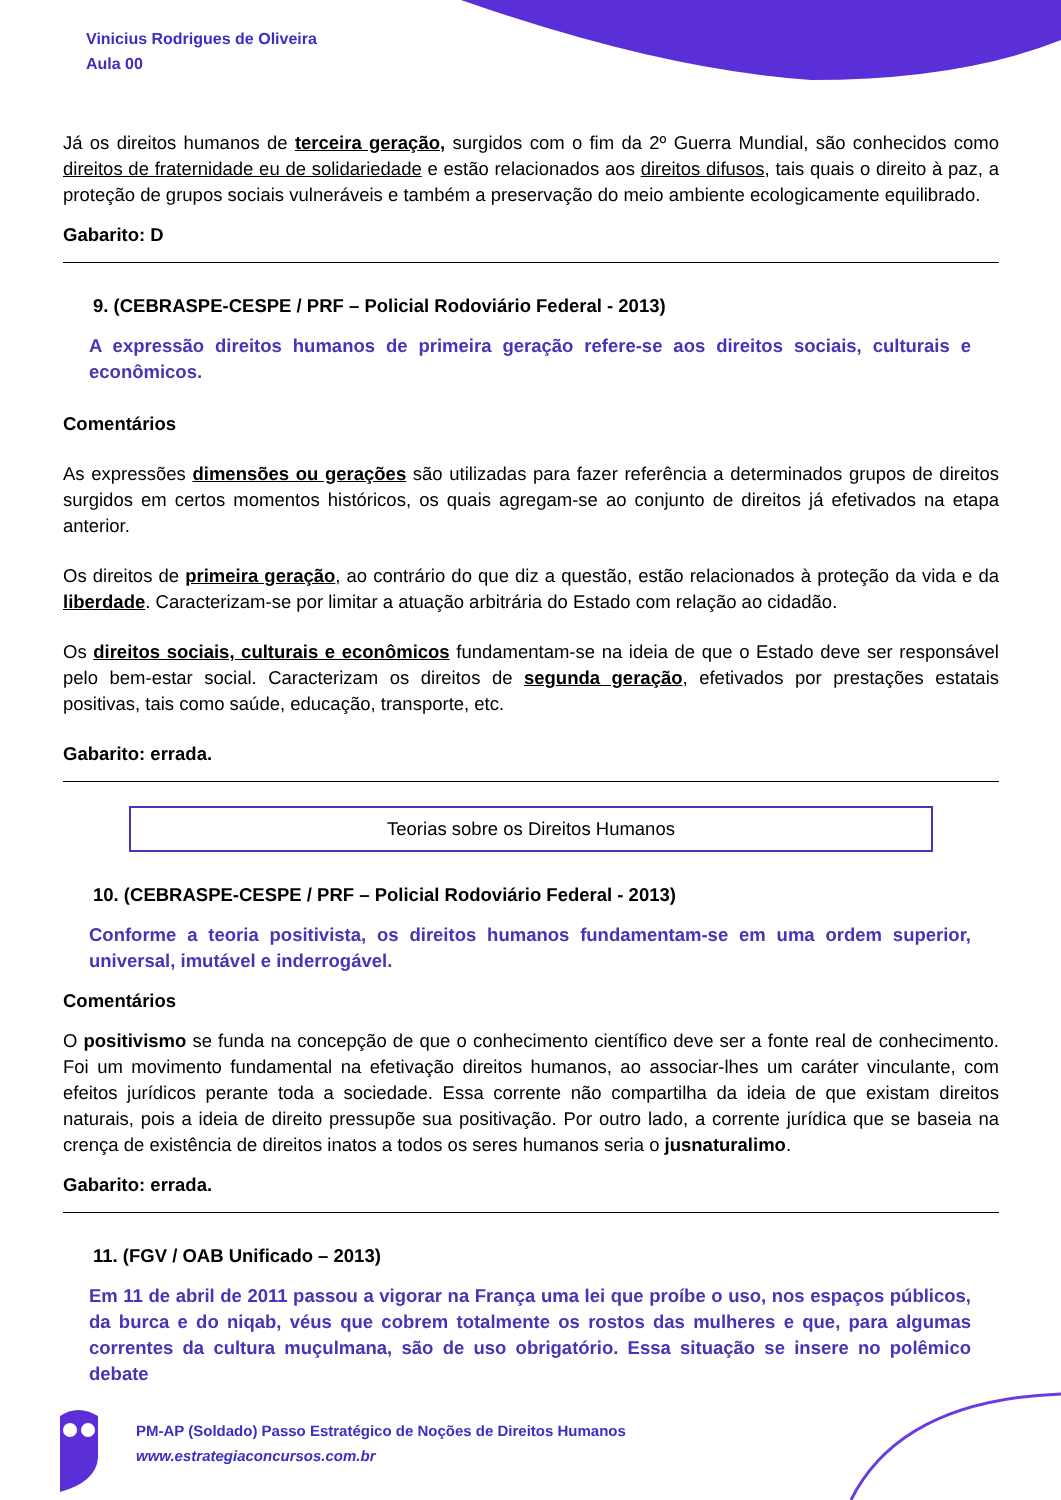Vinicius Rodrigues de Oliveira
Aula 00
Já os direitos humanos de terceira geração, surgidos com o fim da 2º Guerra Mundial, são conhecidos como direitos de fraternidade eu de solidariedade e estão relacionados aos direitos difusos, tais quais o direito à paz, a proteção de grupos sociais vulneráveis e também a preservação do meio ambiente ecologicamente equilibrado.
Gabarito: D
9. (CEBRASPE-CESPE / PRF – Policial Rodoviário Federal - 2013)
A expressão direitos humanos de primeira geração refere-se aos direitos sociais, culturais e econômicos.
Comentários
As expressões dimensões ou gerações são utilizadas para fazer referência a determinados grupos de direitos surgidos em certos momentos históricos, os quais agregam-se ao conjunto de direitos já efetivados na etapa anterior.
Os direitos de primeira geração, ao contrário do que diz a questão, estão relacionados à proteção da vida e da liberdade. Caracterizam-se por limitar a atuação arbitrária do Estado com relação ao cidadão.
Os direitos sociais, culturais e econômicos fundamentam-se na ideia de que o Estado deve ser responsável pelo bem-estar social. Caracterizam os direitos de segunda geração, efetivados por prestações estatais positivas, tais como saúde, educação, transporte, etc.
Gabarito: errada.
Teorias sobre os Direitos Humanos
10. (CEBRASPE-CESPE / PRF – Policial Rodoviário Federal - 2013)
Conforme a teoria positivista, os direitos humanos fundamentam-se em uma ordem superior, universal, imutável e inderrogável.
Comentários
O positivismo se funda na concepção de que o conhecimento científico deve ser a fonte real de conhecimento. Foi um movimento fundamental na efetivação direitos humanos, ao associar-lhes um caráter vinculante, com efeitos jurídicos perante toda a sociedade. Essa corrente não compartilha da ideia de que existam direitos naturais, pois a ideia de direito pressupõe sua positivação. Por outro lado, a corrente jurídica que se baseia na crença de existência de direitos inatos a todos os seres humanos seria o jusnaturalimo.
Gabarito: errada.
11. (FGV / OAB Unificado – 2013)
Em 11 de abril de 2011 passou a vigorar na França uma lei que proíbe o uso, nos espaços públicos, da burca e do niqab, véus que cobrem totalmente os rostos das mulheres e que, para algumas correntes da cultura muçulmana, são de uso obrigatório. Essa situação se insere no polêmico debate
PM-AP (Soldado) Passo Estratégico de Noções de Direitos Humanos
www.estrategiaconcursos.com.br